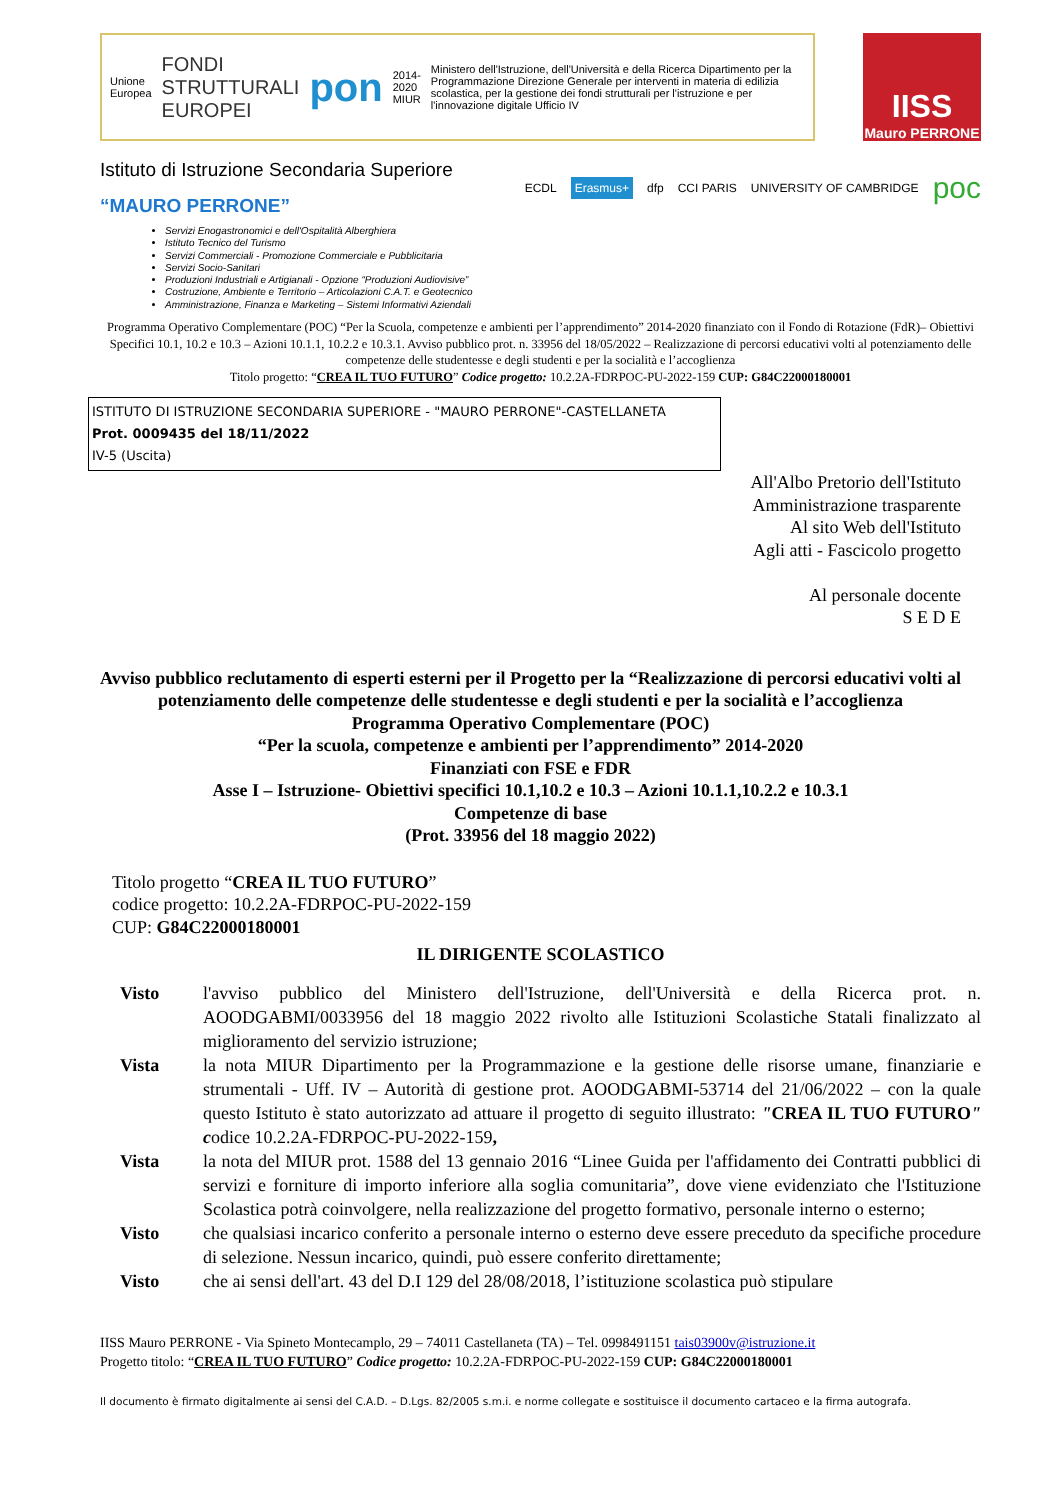Unione Europea FONDI STRUTTURALI EUROPEI pon 2014-2020 MIUR Ministero dell'Istruzione, dell'Università e della Ricerca Dipartimento per la Programmazione Direzione Generale per interventi in materia di edilizia scolastica, per la gestione dei fondi strutturali per l'istruzione e per l'innovazione digitale Ufficio IV
IISS
Mauro PERRONE
Istituto di Istruzione Secondaria Superiore
“MAURO PERRONE”
ECDL Erasmus+ dfp CCI PARIS UNIVERSITY OF CAMBRIDGE poc
Servizi Enogastronomici e dell'Ospitalità Alberghiera
Istituto Tecnico del Turismo
Servizi Commerciali - Promozione Commerciale e Pubblicitaria
Servizi Socio-Sanitari
Produzioni Industriali e Artigianali - Opzione “Produzioni Audiovisive”
Costruzione, Ambiente e Territorio – Articolazioni C.A.T. e Geotecnico
Amministrazione, Finanza e Marketing – Sistemi Informativi Aziendali
Programma Operativo Complementare (POC) “Per la Scuola, competenze e ambienti per l’apprendimento” 2014-2020 finanziato con il Fondo di Rotazione (FdR)– Obiettivi Specifici 10.1, 10.2 e 10.3 – Azioni 10.1.1, 10.2.2 e 10.3.1. Avviso pubblico prot. n. 33956 del 18/05/2022 – Realizzazione di percorsi educativi volti al potenziamento delle competenze delle studentesse e degli studenti e per la socialità e l’accoglienza
Titolo progetto: “CREA IL TUO FUTURO” Codice progetto: 10.2.2A-FDRPOC-PU-2022-159 CUP: G84C22000180001
ISTITUTO DI ISTRUZIONE SECONDARIA SUPERIORE - "MAURO PERRONE"-CASTELLANETA
Prot. 0009435 del 18/11/2022
IV-5 (Uscita)
All'Albo Pretorio dell'Istituto
Amministrazione trasparente
Al sito Web dell'Istituto
Agli atti - Fascicolo progetto
Al personale docente
S E D E
Avviso pubblico reclutamento di esperti esterni per il Progetto per la “Realizzazione di percorsi educativi volti al potenziamento delle competenze delle studentesse e degli studenti e per la socialità e l’accoglienza
Programma Operativo Complementare (POC)
“Per la scuola, competenze e ambienti per l’apprendimento” 2014-2020
Finanziati con FSE e FDR
Asse I – Istruzione- Obiettivi specifici 10.1,10.2 e 10.3 – Azioni 10.1.1,10.2.2 e 10.3.1
Competenze di base
(Prot. 33956 del 18 maggio 2022)
Titolo progetto “CREA IL TUO FUTURO”
codice progetto: 10.2.2A-FDRPOC-PU-2022-159
CUP: G84C22000180001
IL DIRIGENTE SCOLASTICO
Visto l'avviso pubblico del Ministero dell'Istruzione, dell'Università e della Ricerca prot. n. AOODGABMI/0033956 del 18 maggio 2022 rivolto alle Istituzioni Scolastiche Statali finalizzato al miglioramento del servizio istruzione;
Vista la nota MIUR Dipartimento per la Programmazione e la gestione delle risorse umane, finanziarie e strumentali - Uff. IV – Autorità di gestione prot. AOODGABMI-53714 del 21/06/2022 – con la quale questo Istituto è stato autorizzato ad attuare il progetto di seguito illustrato: "CREA IL TUO FUTURO" codice 10.2.2A-FDRPOC-PU-2022-159,
Vista la nota del MIUR prot. 1588 del 13 gennaio 2016 “Linee Guida per l'affidamento dei Contratti pubblici di servizi e forniture di importo inferiore alla soglia comunitaria”, dove viene evidenziato che l'Istituzione Scolastica potrà coinvolgere, nella realizzazione del progetto formativo, personale interno o esterno;
Visto che qualsiasi incarico conferito a personale interno o esterno deve essere preceduto da specifiche procedure di selezione. Nessun incarico, quindi, può essere conferito direttamente;
Visto che ai sensi dell'art. 43 del D.I 129 del 28/08/2018, l’istituzione scolastica può stipulare
IISS Mauro PERRONE - Via Spineto Montecamplo, 29 – 74011 Castellaneta (TA) – Tel. 0998491151 tais03900v@istruzione.it
Progetto titolo: “CREA IL TUO FUTURO” Codice progetto: 10.2.2A-FDRPOC-PU-2022-159 CUP: G84C22000180001
Il documento è firmato digitalmente ai sensi del C.A.D. – D.Lgs. 82/2005 s.m.i. e norme collegate e sostituisce il documento cartaceo e la firma autografa.